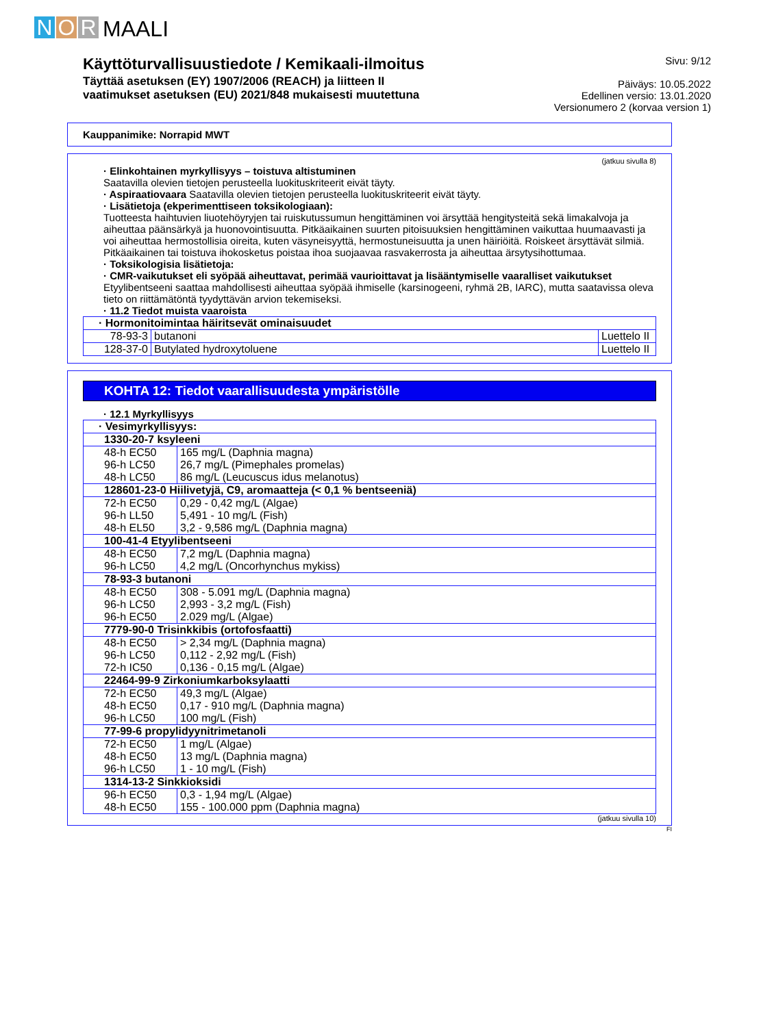N O R MAALI
Käyttöturvallisuustiedote / Kemikaali-ilmoitus
Täyttää asetuksen (EY) 1907/2006 (REACH) ja liitteen II
vaatimukset asetuksen (EU) 2021/848 mukaisesti muutettuna
Sivu: 9/12
Päiväys: 10.05.2022
Edellinen versio: 13.01.2020
Versionumero 2 (korvaa version 1)
Kauppanimike: Norrapid MWT
(jatkuu sivulla 8)
· Elinkohtainen myrkyllisyys – toistuva altistuminen
Saatavilla olevien tietojen perusteella luokituskriteerit eivät täyty.
· Aspiraatiovaara Saatavilla olevien tietojen perusteella luokituskriteerit eivät täyty.
· Lisätietoja (ekperimenttiseen toksikologiaan):
Tuotteesta haihtuvien liuotehöyryjen tai ruiskutussumun hengittäminen voi ärsyttää hengitysteitä sekä limakalvoja ja aiheuttaa päänsärkyä ja huonovointisuutta. Pitkäaikainen suurten pitoisuuksien hengittäminen vaikuttaa huumaavasti ja voi aiheuttaa hermostollisia oireita, kuten väsyneisyyttä, hermostuneisuutta ja unen häiriöitä. Roiskeet ärsyttävät silmiä. Pitkäaikainen tai toistuva ihokosketus poistaa ihoa suojaavaa rasvakerrosta ja aiheuttaa ärsytysihottumaa.
· Toksikologisia lisätietoja:
· CMR-vaikutukset eli syöpää aiheuttavat, perimää vaurioittavat ja lisääntymiselle vaaralliset vaikutukset
Etyylibentseeni saattaa mahdollisesti aiheuttaa syöpää ihmiselle (karsinogeeni, ryhmä 2B, IARC), mutta saatavissa oleva tieto on riittämätöntä tyydyttävän arvion tekemiseksi.
· 11.2 Tiedot muista vaaroista
| · Hormonitoimintaa häiritsevät ominaisuudet | | |
| 78-93-3 | butanoni | Luettelo II |
| 128-37-0 | Butylated hydroxytoluene | Luettelo II |
KOHTA 12: Tiedot vaarallisuudesta ympäristölle
· 12.1 Myrkyllisyys
| · Vesimyrkyllisyys: | |
| 1330-20-7 ksyleeni | |
| 48-h EC50 96-h LC50 48-h LC50 | 165 mg/L (Daphnia magna) 26,7 mg/L (Pimephales promelas) 86 mg/L (Leucuscus idus melanotus) |
| 128601-23-0 Hiilivetyjä, C9, aromaatteja (< 0,1 % bentseeniä) | |
| 72-h EC50 96-h LL50 48-h EL50 | 0,29 - 0,42 mg/L (Algae) 5,491 - 10 mg/L (Fish) 3,2 - 9,586 mg/L (Daphnia magna) |
| 100-41-4 Etyylibentseeni | |
| 48-h EC50 96-h LC50 | 7,2 mg/L (Daphnia magna) 4,2 mg/L (Oncorhynchus mykiss) |
| 78-93-3 butanoni | |
| 48-h EC50 96-h LC50 96-h EC50 | 308 - 5.091 mg/L (Daphnia magna) 2,993 - 3,2 mg/L (Fish) 2.029 mg/L (Algae) |
| 7779-90-0 Trisinkkibis (ortofosfaatti) | |
| 48-h EC50 96-h LC50 72-h IC50 | > 2,34 mg/L (Daphnia magna) 0,112 - 2,92 mg/L (Fish) 0,136 - 0,15 mg/L (Algae) |
| 22464-99-9 Zirkoniumkarboksylaatti | |
| 72-h EC50 48-h EC50 96-h LC50 | 49,3 mg/L (Algae) 0,17 - 910 mg/L (Daphnia magna) 100 mg/L (Fish) |
| 77-99-6 propylidyynitrimetanoli | |
| 72-h EC50 48-h EC50 96-h LC50 | 1 mg/L (Algae) 13 mg/L (Daphnia magna) 1 - 10 mg/L (Fish) |
| 1314-13-2 Sinkkioksidi | |
| 96-h EC50 48-h EC50 | 0,3 - 1,94 mg/L (Algae) 155 - 100.000 ppm (Daphnia magna) |
(jatkuu sivulla 10)
FI